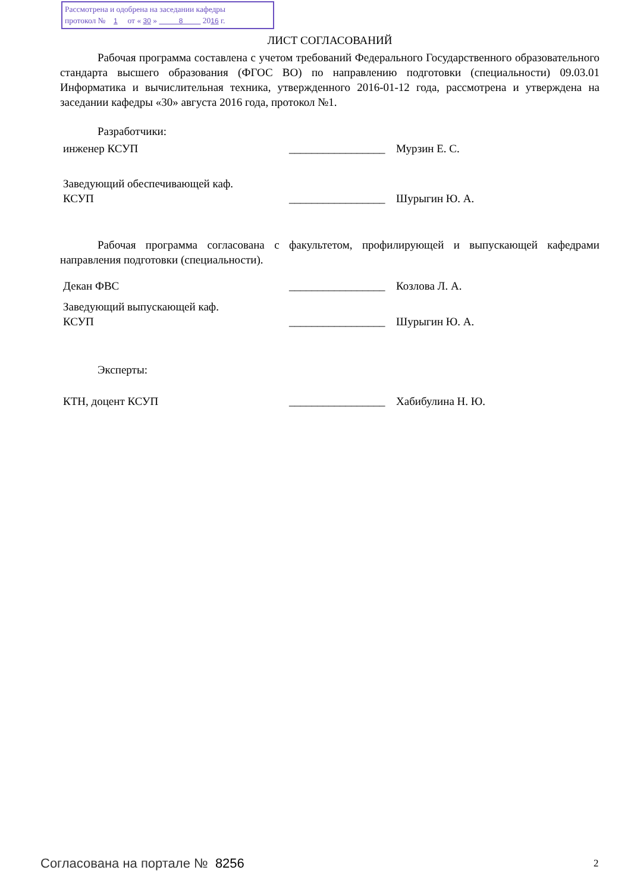Рассмотрена и одобрена на заседании кафедры
протокол № 1 от « 30 » 8 2016 г.
ЛИСТ СОГЛАСОВАНИЙ
Рабочая программа составлена с учетом требований Федерального Государственного образовательного стандарта высшего образования (ФГОС ВО) по направлению подготовки (специальности) 09.03.01 Информатика и вычислительная техника, утвержденного 2016-01-12 года, рассмотрена и утверждена на заседании кафедры «30» августа 2016 года, протокол №1.
Разработчики:
инженер КСУП _________________
Мурзин Е. С.
Заведующий обеспечивающей каф.
КСУП
_________________
Шурыгин Ю. А.
Рабочая программа согласована с факультетом, профилирующей и выпускающей кафедрами направления подготовки (специальности).
Декан ФВС _________________
Козлова Л. А.
Заведующий выпускающей каф.
КСУП
_________________
Шурыгин Ю. А.
Эксперты:
КТН, доцент КСУП _________________
Хабибулина Н. Ю.
Согласована на портале № 8256 2